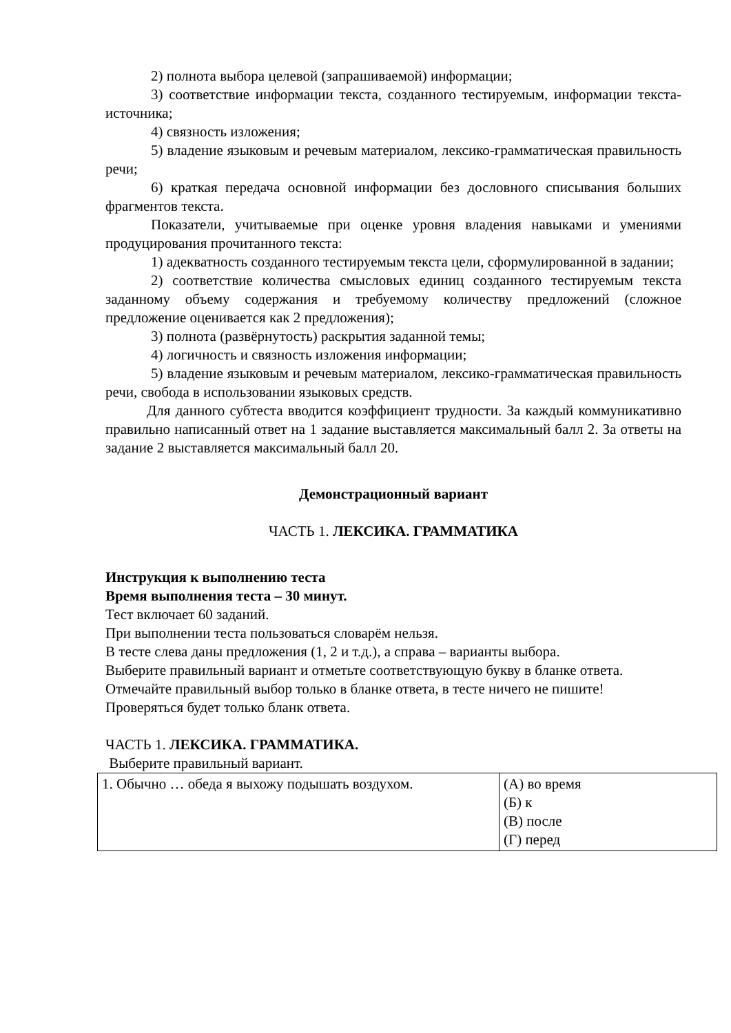2) полнота выбора целевой (запрашиваемой) информации;
3) соответствие информации текста, созданного тестируемым, информации текста-источника;
4) связность изложения;
5) владение языковым и речевым материалом, лексико-грамматическая правильность речи;
6) краткая передача основной информации без дословного списывания больших фрагментов текста.
Показатели, учитываемые при оценке уровня владения навыками и умениями продуцирования прочитанного текста:
1) адекватность созданного тестируемым текста цели, сформулированной в задании;
2) соответствие количества смысловых единиц созданного тестируемым текста заданному объему содержания и требуемому количеству предложений (сложное предложение оценивается как 2 предложения);
3) полнота (развёрнутость) раскрытия заданной темы;
4) логичность и связность изложения информации;
5) владение языковым и речевым материалом, лексико-грамматическая правильность речи, свобода в использовании языковых средств.
Для данного субтеста вводится коэффициент трудности. За каждый коммуникативно правильно написанный ответ на 1 задание выставляется максимальный балл 2. За ответы на задание 2 выставляется максимальный балл 20.
Демонстрационный вариант
ЧАСТЬ 1. ЛЕКСИКА. ГРАММАТИКА
Инструкция к выполнению теста
Время выполнения теста – 30 минут.
Тест включает 60 заданий.
При выполнении теста пользоваться словарём нельзя.
В тесте слева даны предложения (1, 2 и т.д.), а справа – варианты выбора.
Выберите правильный вариант и отметьте соответствующую букву в бланке ответа.
Отмечайте правильный выбор только в бланке ответа, в тесте ничего не пишите!
Проверяться будет только бланк ответа.
ЧАСТЬ 1. ЛЕКСИКА. ГРАММАТИКА.
Выберите правильный вариант.
| 1. Обычно … обеда я выхожу подышать воздухом. | (А) во время (Б) к (В) после (Г) перед |